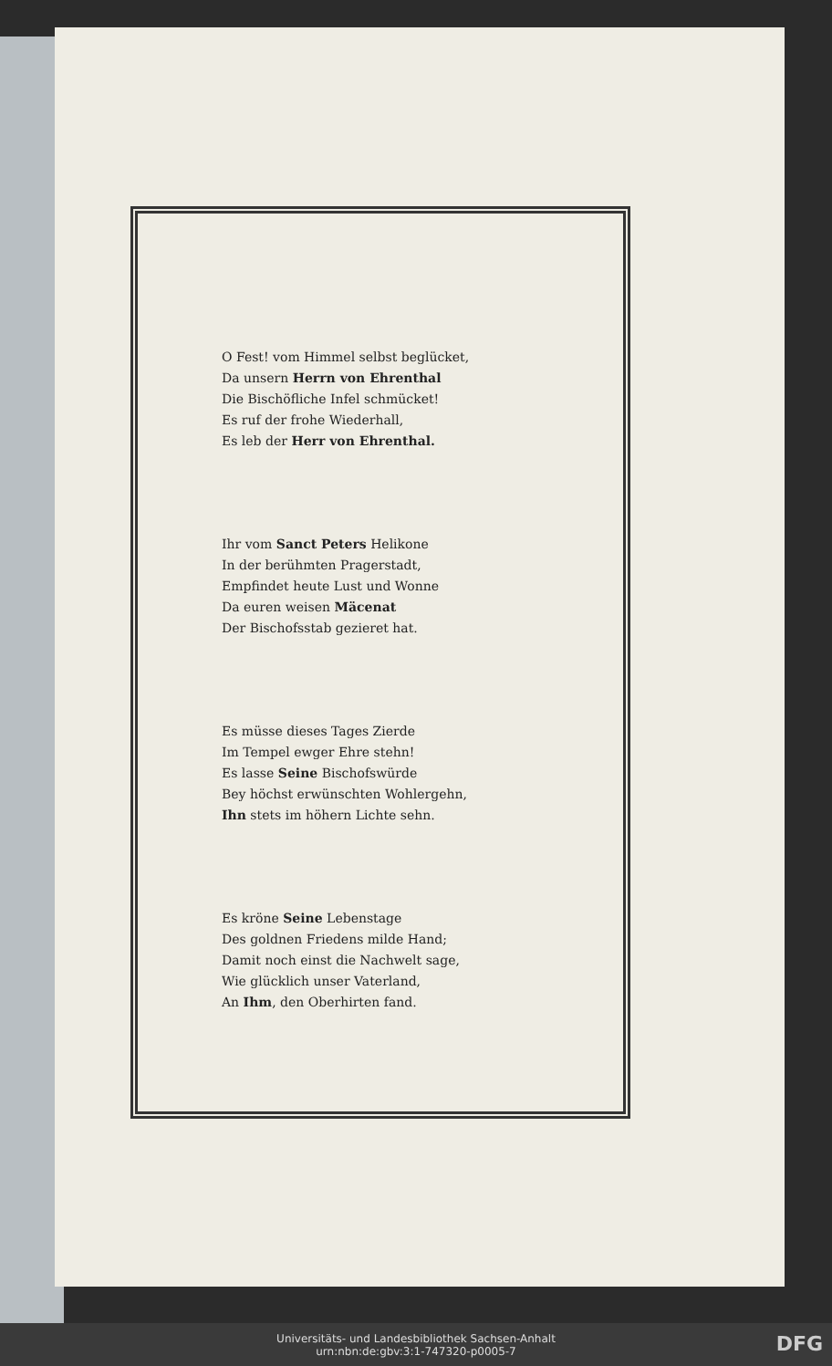O Fest! vom Himmel selbst beglücket,
Da unsern Herrn von Ehrenthal
Die Bischöfliche Infel schmücket!
Es ruf der frohe Wiederhall,
Es leb der Herr von Ehrenthal.
Ihr vom Sanct Peters Helikone
In der berühmten Pragerstadt,
Empfindet heute Lust und Wonne
Da euren weisen Mäcenat
Der Bischofsstab gezieret hat.
Es müsse dieses Tages Zierde
Im Tempel ewger Ehre stehn!
Es lasse Seine Bischofswürde
Bey höchst erwünschten Wohlergehn,
Ihn stets im höhern Lichte sehn.
Es kröne Seine Lebenstage
Des goldnen Friedens milde Hand;
Damit noch einst die Nachwelt sage,
Wie glücklich unser Vaterland,
An Ihm, den Oberhirten fand.
Universitäts- und Landesbibliothek Sachsen-Anhalt
urn:nbn:de:gbv:3:1-747320-p0005-7
DFG